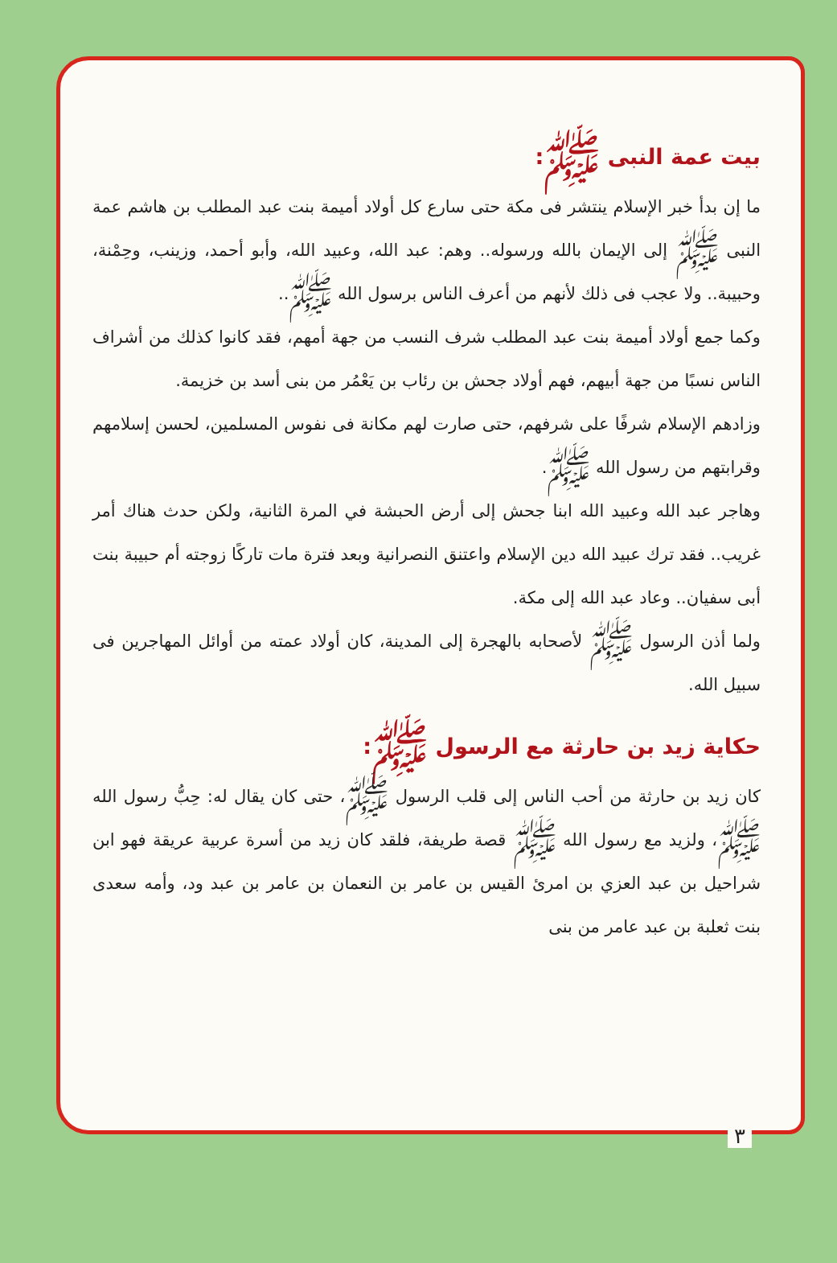بيت عمة النبى ﷺ:
ما إن بدأ خبر الإسلام ينتشر فى مكة حتى سارع كل أولاد أميمة بنت عبد المطلب بن هاشم عمة النبى ﷺ إلى الإيمان بالله ورسوله.. وهم: عبد الله، وعبيد الله، وأبو أحمد، وزينب، وحِمْنة، وحبيبة.. ولا عجب فى ذلك لأنهم من أعرف الناس برسول الله ﷺ..
وكما جمع أولاد أميمة بنت عبد المطلب شرف النسب من جهة أمهم، فقد كانوا كذلك من أشراف الناس نسبًا من جهة أبيهم، فهم أولاد جحش بن رئاب بن يَعْمُر من بنى أسد بن خزيمة.
وزادهم الإسلام شرفًا على شرفهم، حتى صارت لهم مكانة فى نفوس المسلمين، لحسن إسلامهم وقرابتهم من رسول الله ﷺ.
وهاجر عبد الله وعبيد الله ابنا جحش إلى أرض الحبشة في المرة الثانية، ولكن حدث هناك أمر غريب.. فقد ترك عبيد الله دين الإسلام واعتنق النصرانية وبعد فترة مات تاركًا زوجته أم حبيبة بنت أبى سفيان.. وعاد عبد الله إلى مكة.
ولما أذن الرسول ﷺ لأصحابه بالهجرة إلى المدينة، كان أولاد عمته من أوائل المهاجرين فى سبيل الله.
حكاية زيد بن حارثة مع الرسول ﷺ:
كان زيد بن حارثة من أحب الناس إلى قلب الرسول ﷺ، حتى كان يقال له: حِبُّ رسول الله ﷺ، ولزيد مع رسول الله ﷺ قصة طريفة، فلقد كان زيد من أسرة عربية عريقة فهو ابن شراحيل بن عبد العزي بن امرئ القيس بن عامر بن النعمان بن عامر بن عبد ود، وأمه سعدى بنت ثعلبة بن عبد عامر من بنى
٣